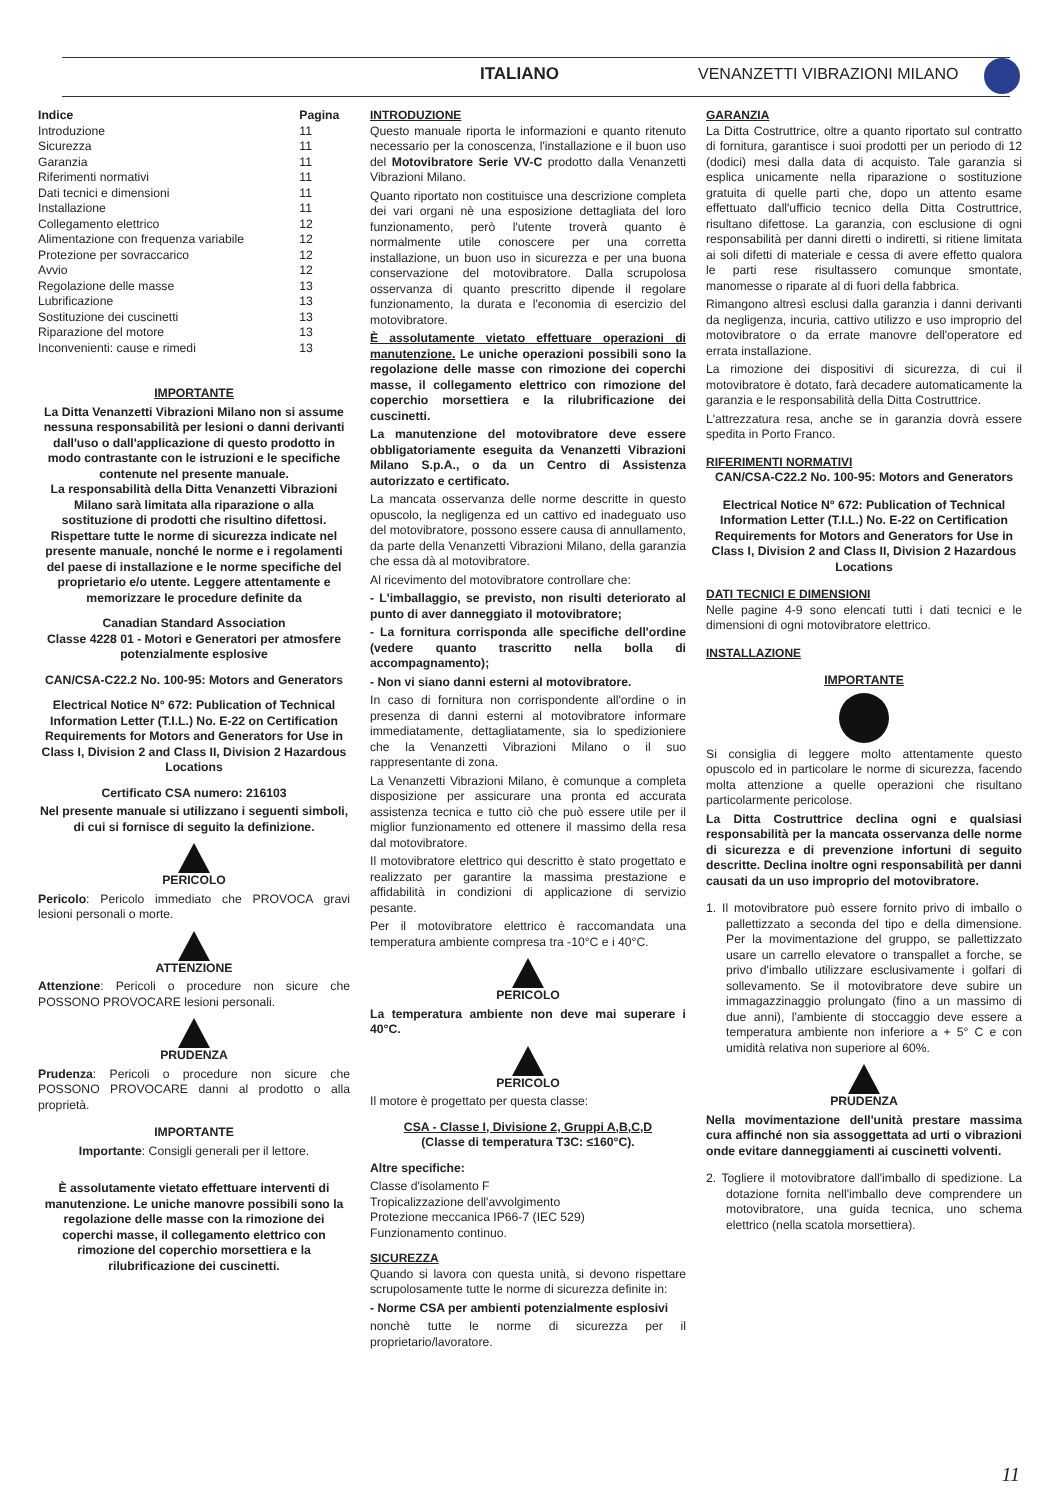ITALIANO VENANZETTI VIBRAZIONI MILANO
| Indice | Pagina |
| Introduzione | 11 |
| Sicurezza | 11 |
| Garanzia | 11 |
| Riferimenti normativi | 11 |
| Dati tecnici e dimensioni | 11 |
| Installazione | 11 |
| Collegamento elettrico | 12 |
| Alimentazione con frequenza variabile | 12 |
| Protezione per sovraccarico | 12 |
| Avvio | 12 |
| Regolazione delle masse | 13 |
| Lubrificazione | 13 |
| Sostituzione dei cuscinetti | 13 |
| Riparazione del motore | 13 |
| Inconvenienti: cause e rimedi | 13 |
IMPORTANTE
La Ditta Venanzetti Vibrazioni Milano non si assume nessuna responsabilità per lesioni o danni derivanti dall'uso o dall'applicazione di questo prodotto in modo contrastante con le istruzioni e le specifiche contenute nel presente manuale.
La responsabilità della Ditta Venanzetti Vibrazioni Milano sarà limitata alla riparazione o alla sostituzione di prodotti che risultino difettosi.
Rispettare tutte le norme di sicurezza indicate nel presente manuale, nonché le norme e i regolamenti del paese di installazione e le norme specifiche del proprietario e/o utente. Leggere attentamente e memorizzare le procedure definite da
Canadian Standard Association
Classe 4228 01 - Motori e Generatori per atmosfere potenzialmente esplosive
CAN/CSA-C22.2 No. 100-95: Motors and Generators
Electrical Notice N° 672: Publication of Technical Information Letter (T.I.L.) No. E-22 on Certification Requirements for Motors and Generators for Use in Class I, Division 2 and Class II, Division 2 Hazardous Locations
Certificato CSA numero: 216103
Nel presente manuale si utilizzano i seguenti simboli, di cui si fornisce di seguito la definizione.
PERICOLO
Pericolo: Pericolo immediato che PROVOCA gravi lesioni personali o morte.
ATTENZIONE
Attenzione: Pericoli o procedure non sicure che POSSONO PROVOCARE lesioni personali.
PRUDENZA
Prudenza: Pericoli o procedure non sicure che POSSONO PROVOCARE danni al prodotto o alla proprietà.
IMPORTANTE
Importante: Consigli generali per il lettore.
È assolutamente vietato effettuare interventi di manutenzione. Le uniche manovre possibili sono la regolazione delle masse con la rimozione dei coperchi masse, il collegamento elettrico con rimozione del coperchio morsettiera e la rilubrificazione dei cuscinetti.
INTRODUZIONE
Questo manuale riporta le informazioni e quanto ritenuto necessario per la conoscenza, l'installazione e il buon uso del Motovibratore Serie VV-C prodotto dalla Venanzetti Vibrazioni Milano.
Quanto riportato non costituisce una descrizione completa dei vari organi nè una esposizione dettagliata del loro funzionamento, però l'utente troverà quanto è normalmente utile conoscere per una corretta installazione, un buon uso in sicurezza e per una buona conservazione del motovibratore. Dalla scrupolosa osservanza di quanto prescritto dipende il regolare funzionamento, la durata e l'economia di esercizio del motovibratore.
È assolutamente vietato effettuare operazioni di manutenzione. Le uniche operazioni possibili sono la regolazione delle masse con rimozione dei coperchi masse, il collegamento elettrico con rimozione del coperchio morsettiera e la rilubrificazione dei cuscinetti.
La manutenzione del motovibratore deve essere obbligatoriamente eseguita da Venanzetti Vibrazioni Milano S.p.A., o da un Centro di Assistenza autorizzato e certificato.
La mancata osservanza delle norme descritte in questo opuscolo, la negligenza ed un cattivo ed inadeguato uso del motovibratore, possono essere causa di annullamento, da parte della Venanzetti Vibrazioni Milano, della garanzia che essa dà al motovibratore.
Al ricevimento del motovibratore controllare che:
- L'imballaggio, se previsto, non risulti deteriorato al punto di aver danneggiato il motovibratore;
- La fornitura corrisponda alle specifiche dell'ordine (vedere quanto trascritto nella bolla di accompagnamento);
- Non vi siano danni esterni al motovibratore.
In caso di fornitura non corrispondente all'ordine o in presenza di danni esterni al motovibratore informare immediatamente, dettagliatamente, sia lo spedizioniere che la Venanzetti Vibrazioni Milano o il suo rappresentante di zona.
La Venanzetti Vibrazioni Milano, è comunque a completa disposizione per assicurare una pronta ed accurata assistenza tecnica e tutto ciò che può essere utile per il miglior funzionamento ed ottenere il massimo della resa dal motovibratore.
Il motovibratore elettrico qui descritto è stato progettato e realizzato per garantire la massima prestazione e affidabilità in condizioni di applicazione di servizio pesante.
Per il motovibratore elettrico è raccomandata una temperatura ambiente compresa tra -10°C e i 40°C.
PERICOLO
La temperatura ambiente non deve mai superare i 40°C.
PERICOLO
Il motore è progettato per questa classe:
CSA - Classe I, Divisione 2, Gruppi A,B,C,D
(Classe di temperatura T3C: ≤160°C).
Altre specifiche:
Classe d'isolamento F
Tropicalizzazione dell'avvolgimento
Protezione meccanica IP66-7 (IEC 529)
Funzionamento continuo.
SICUREZZA
Quando si lavora con questa unità, si devono rispettare scrupolosamente tutte le norme di sicurezza definite in:
- Norme CSA per ambienti potenzialmente esplosivi
nonchè tutte le norme di sicurezza per il proprietario/lavoratore.
GARANZIA
La Ditta Costruttrice, oltre a quanto riportato sul contratto di fornitura, garantisce i suoi prodotti per un periodo di 12 (dodici) mesi dalla data di acquisto. Tale garanzia si esplica unicamente nella riparazione o sostituzione gratuita di quelle parti che, dopo un attento esame effettuato dall'ufficio tecnico della Ditta Costruttrice, risultano difettose. La garanzia, con esclusione di ogni responsabilità per danni diretti o indiretti, si ritiene limitata ai soli difetti di materiale e cessa di avere effetto qualora le parti rese risultassero comunque smontate, manomesse o riparate al di fuori della fabbrica.
Rimangono altresì esclusi dalla garanzia i danni derivanti da negligenza, incuria, cattivo utilizzo e uso improprio del motovibratore o da errate manovre dell'operatore ed errata installazione.
La rimozione dei dispositivi di sicurezza, di cui il motovibratore è dotato, farà decadere automaticamente la garanzia e le responsabilità della Ditta Costruttrice.
L'attrezzatura resa, anche se in garanzia dovrà essere spedita in Porto Franco.
RIFERIMENTI NORMATIVI
CAN/CSA-C22.2 No. 100-95: Motors and Generators
Electrical Notice N° 672: Publication of Technical Information Letter (T.I.L.) No. E-22 on Certification Requirements for Motors and Generators for Use in Class I, Division 2 and Class II, Division 2 Hazardous Locations
DATI TECNICI E DIMENSIONI
Nelle pagine 4-9 sono elencati tutti i dati tecnici e le dimensioni di ogni motovibratore elettrico.
INSTALLAZIONE
IMPORTANTE
Si consiglia di leggere molto attentamente questo opuscolo ed in particolare le norme di sicurezza, facendo molta attenzione a quelle operazioni che risultano particolarmente pericolose.
La Ditta Costruttrice declina ogni e qualsiasi responsabilità per la mancata osservanza delle norme di sicurezza e di prevenzione infortuni di seguito descritte. Declina inoltre ogni responsabilità per danni causati da un uso improprio del motovibratore.
1. Il motovibratore può essere fornito privo di imballo o pallettizzato a seconda del tipo e della dimensione. Per la movimentazione del gruppo, se pallettizzato usare un carrello elevatore o transpallet a forche, se privo d'imballo utilizzare esclusivamente i golfari di sollevamento. Se il motovibratore deve subire un immagazzinaggio prolungato (fino a un massimo di due anni), l'ambiente di stoccaggio deve essere a temperatura ambiente non inferiore a + 5° C e con umidità relativa non superiore al 60%.
PRUDENZA
Nella movimentazione dell'unità prestare massima cura affinché non sia assoggettata ad urti o vibrazioni onde evitare danneggiamenti ai cuscinetti volventi.
2. Togliere il motovibratore dall'imballo di spedizione. La dotazione fornita nell'imballo deve comprendere un motovibratore, una guida tecnica, uno schema elettrico (nella scatola morsettiera).
11